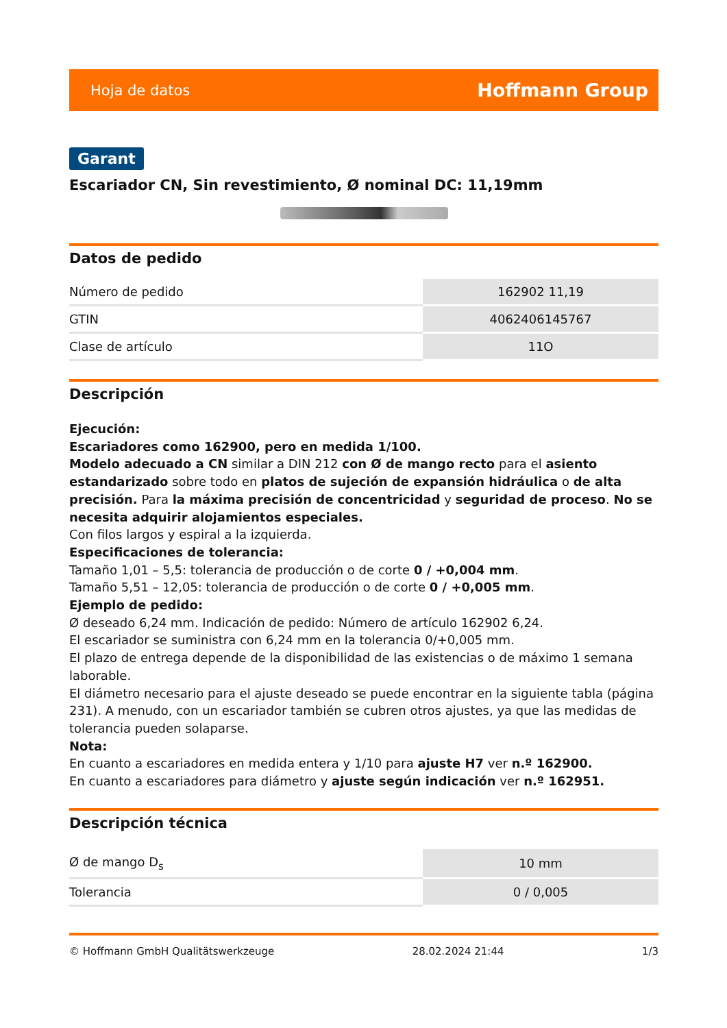Hoja de datos Hoffmann Group
Garant
Escariador CN, Sin revestimiento, Ø nominal DC: 11,19mm
Datos de pedido
| Número de pedido | 162902 11,19 |
| GTIN | 4062406145767 |
| Clase de artículo | 11O |
Descripción
Ejecución:
Escariadores como 162900, pero en medida 1/100.
Modelo adecuado a CN similar a DIN 212 con Ø de mango recto para el asiento estandarizado sobre todo en platos de sujeción de expansión hidráulica o de alta precisión. Para la máxima precisión de concentricidad y seguridad de proceso. No se necesita adquirir alojamientos especiales.
Con filos largos y espiral a la izquierda.
Especificaciones de tolerancia:
Tamaño 1,01 – 5,5: tolerancia de producción o de corte 0 / +0,004 mm.
Tamaño 5,51 – 12,05: tolerancia de producción o de corte 0 / +0,005 mm.
Ejemplo de pedido:
Ø deseado 6,24 mm. Indicación de pedido: Número de artículo 162902 6,24.
El escariador se suministra con 6,24 mm en la tolerancia 0/+0,005 mm.
El plazo de entrega depende de la disponibilidad de las existencias o de máximo 1 semana laborable.
El diámetro necesario para el ajuste deseado se puede encontrar en la siguiente tabla (página 231). A menudo, con un escariador también se cubren otros ajustes, ya que las medidas de tolerancia pueden solaparse.
Nota:
En cuanto a escariadores en medida entera y 1/10 para ajuste H7 ver n.º 162900.
En cuanto a escariadores para diámetro y ajuste según indicación ver n.º 162951.
Descripción técnica
| Ø de mango D<sub>s</sub> | 10 mm |
| Tolerancia | 0 / 0,005 |
© Hoffmann GmbH Qualitätswerkzeuge 28.02.2024 21:44 1/3